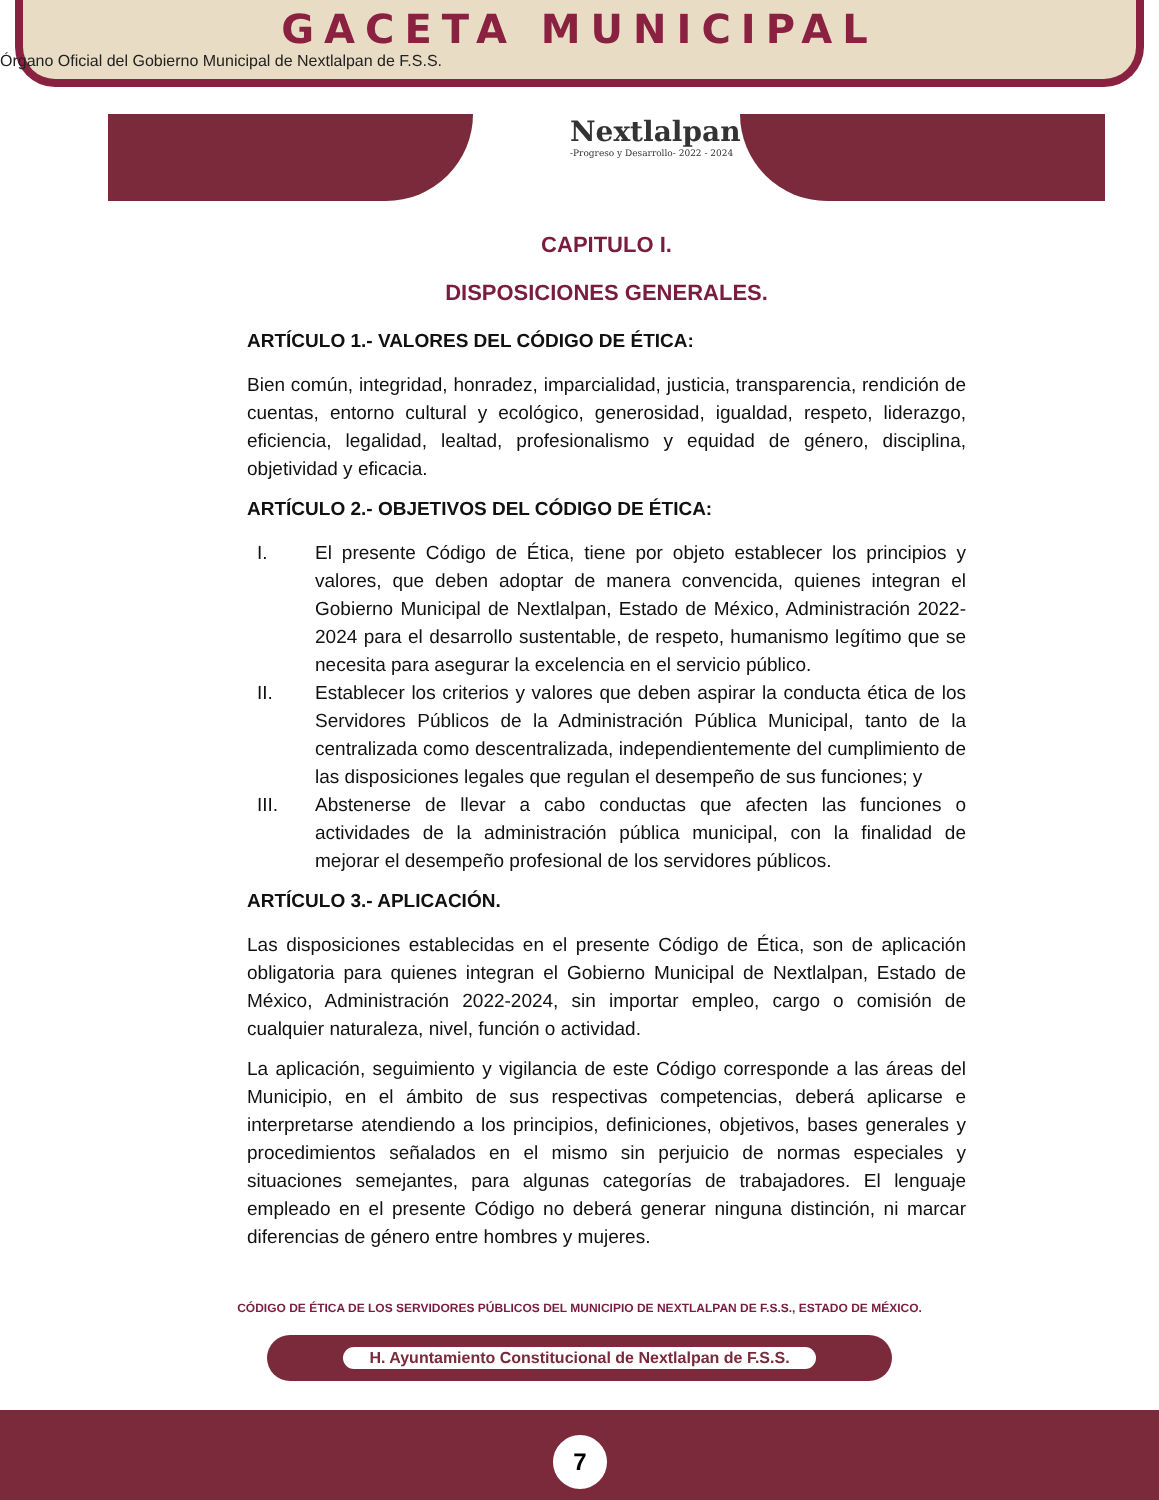GACETA MUNICIPAL
Órgano Oficial del Gobierno Municipal de Nextlalpan de F.S.S.
Nextlalpan
-Progreso y Desarrollo- 2022 - 2024
CAPITULO I.
DISPOSICIONES GENERALES.
ARTÍCULO 1.- VALORES DEL CÓDIGO DE ÉTICA:
Bien común, integridad, honradez, imparcialidad, justicia, transparencia, rendición de cuentas, entorno cultural y ecológico, generosidad, igualdad, respeto, liderazgo, eficiencia, legalidad, lealtad, profesionalismo y equidad de género, disciplina, objetividad y eficacia.
ARTÍCULO 2.- OBJETIVOS DEL CÓDIGO DE ÉTICA:
I. El presente Código de Ética, tiene por objeto establecer los principios y valores, que deben adoptar de manera convencida, quienes integran el Gobierno Municipal de Nextlalpan, Estado de México, Administración 2022-2024 para el desarrollo sustentable, de respeto, humanismo legítimo que se necesita para asegurar la excelencia en el servicio público.
II. Establecer los criterios y valores que deben aspirar la conducta ética de los Servidores Públicos de la Administración Pública Municipal, tanto de la centralizada como descentralizada, independientemente del cumplimiento de las disposiciones legales que regulan el desempeño de sus funciones; y
III. Abstenerse de llevar a cabo conductas que afecten las funciones o actividades de la administración pública municipal, con la finalidad de mejorar el desempeño profesional de los servidores públicos.
ARTÍCULO 3.- APLICACIÓN.
Las disposiciones establecidas en el presente Código de Ética, son de aplicación obligatoria para quienes integran el Gobierno Municipal de Nextlalpan, Estado de México, Administración 2022-2024, sin importar empleo, cargo o comisión de cualquier naturaleza, nivel, función o actividad.
La aplicación, seguimiento y vigilancia de este Código corresponde a las áreas del Municipio, en el ámbito de sus respectivas competencias, deberá aplicarse e interpretarse atendiendo a los principios, definiciones, objetivos, bases generales y procedimientos señalados en el mismo sin perjuicio de normas especiales y situaciones semejantes, para algunas categorías de trabajadores. El lenguaje empleado en el presente Código no deberá generar ninguna distinción, ni marcar diferencias de género entre hombres y mujeres.
CÓDIGO DE ÉTICA DE LOS SERVIDORES PÚBLICOS DEL MUNICIPIO DE NEXTLALPAN DE F.S.S., ESTADO DE MÉXICO.
H. Ayuntamiento Constitucional de Nextlalpan de F.S.S.
7